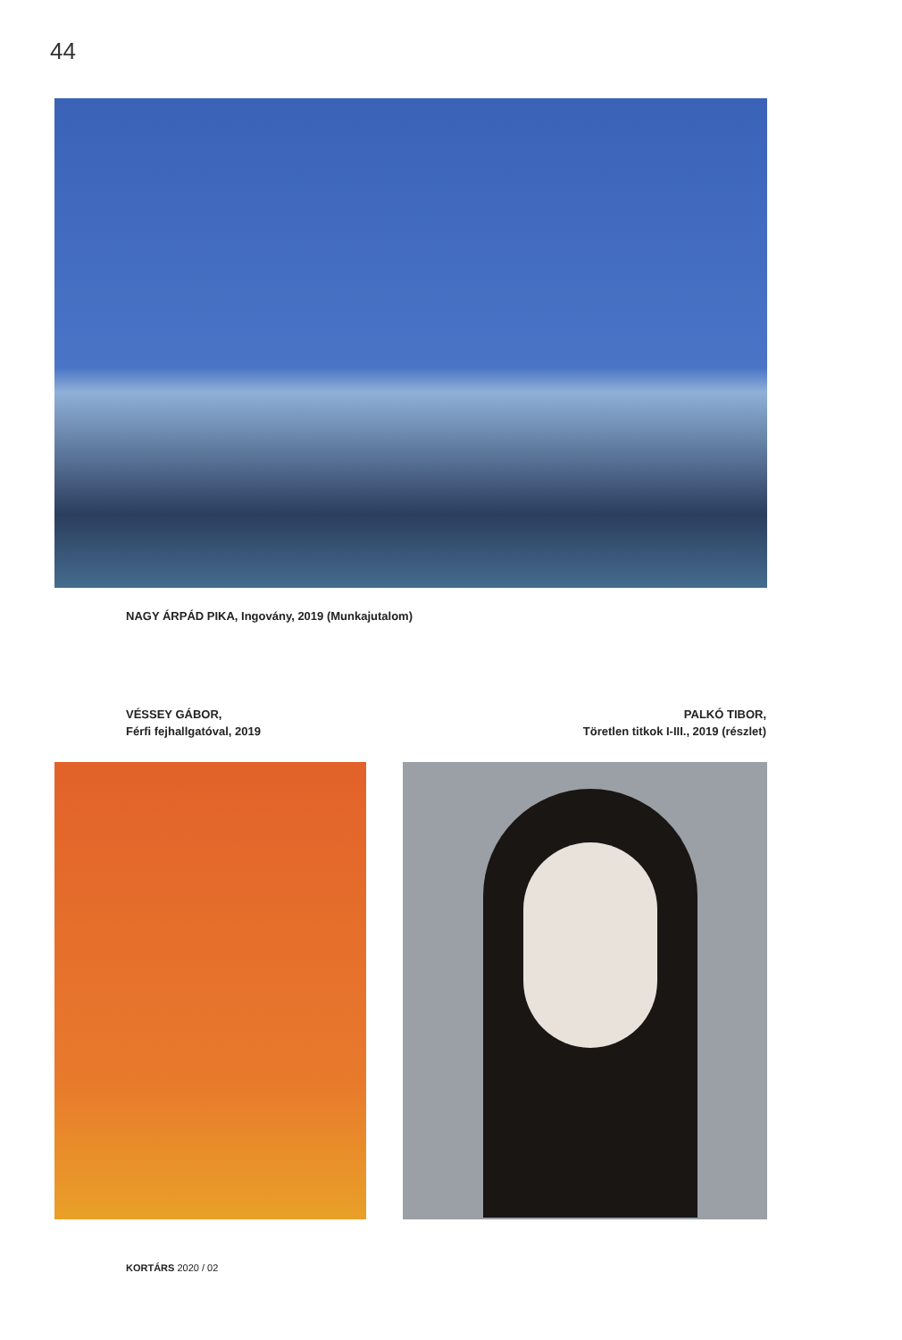44
NAGY ÁRPÁD PIKA, Ingovány, 2019 (Munkajutalom)
VÉSSEY GÁBOR,
Férfi fejhallgatóval, 2019
PALKÓ TIBOR,
Töretlen titkok I-III., 2019 (részlet)
KORTÁRS 2020 / 02